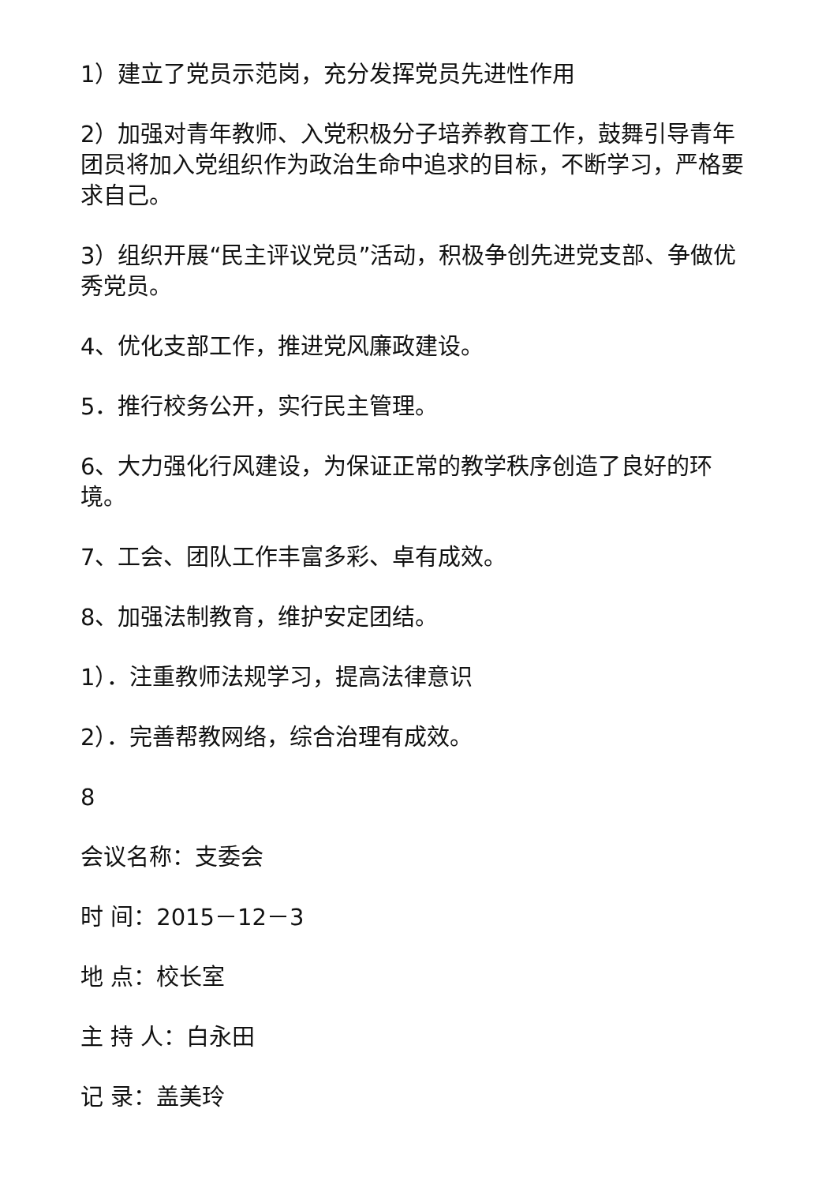1）建立了党员示范岗，充分发挥党员先进性作用
2）加强对青年教师、入党积极分子培养教育工作，鼓舞引导青年团员将加入党组织作为政治生命中追求的目标，不断学习，严格要求自己。
3）组织开展“民主评议党员”活动，积极争创先进党支部、争做优秀党员。
4、优化支部工作，推进党风廉政建设。
5．推行校务公开，实行民主管理。
6、大力强化行风建设，为保证正常的教学秩序创造了良好的环境。
7、工会、团队工作丰富多彩、卓有成效。
8、加强法制教育，维护安定团结。
1）．注重教师法规学习，提高法律意识
2）．完善帮教网络，综合治理有成效。
8
会议名称：支委会
时 间：2015－12－3
地 点：校长室
主 持 人：白永田
记 录：盖美玲